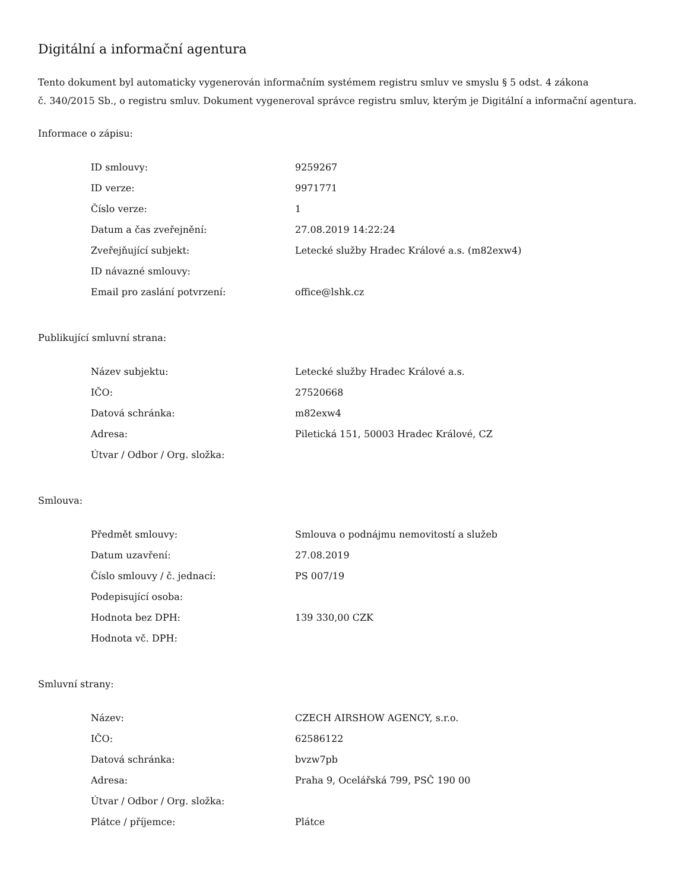Digitální a informační agentura
Tento dokument byl automaticky vygenerován informačním systémem registru smluv ve smyslu § 5 odst. 4 zákona
č. 340/2015 Sb., o registru smluv. Dokument vygeneroval správce registru smluv, kterým je Digitální a informační agentura.
Informace o zápisu:
| ID smlouvy: | 9259267 |
| ID verze: | 9971771 |
| Číslo verze: | 1 |
| Datum a čas zveřejnění: | 27.08.2019 14:22:24 |
| Zveřejňující subjekt: | Letecké služby Hradec Králové a.s. (m82exw4) |
| ID návazné smlouvy: | |
| Email pro zaslání potvrzení: | office@lshk.cz |
Publikující smluvní strana:
| Název subjektu: | Letecké služby Hradec Králové a.s. |
| IČO: | 27520668 |
| Datová schránka: | m82exw4 |
| Adresa: | Piletická 151, 50003 Hradec Králové, CZ |
| Útvar / Odbor / Org. složka: | |
Smlouva:
| Předmět smlouvy: | Smlouva o podnájmu nemovitostí a služeb |
| Datum uzavření: | 27.08.2019 |
| Číslo smlouvy / č. jednací: | PS 007/19 |
| Podepisující osoba: | |
| Hodnota bez DPH: | 139 330,00 CZK |
| Hodnota vč. DPH: | |
Smluvní strany:
| Název: | CZECH AIRSHOW AGENCY, s.r.o. |
| IČO: | 62586122 |
| Datová schránka: | bvzw7pb |
| Adresa: | Praha 9, Ocelářská 799, PSČ 190 00 |
| Útvar / Odbor / Org. složka: | |
| Plátce / příjemce: | Plátce |